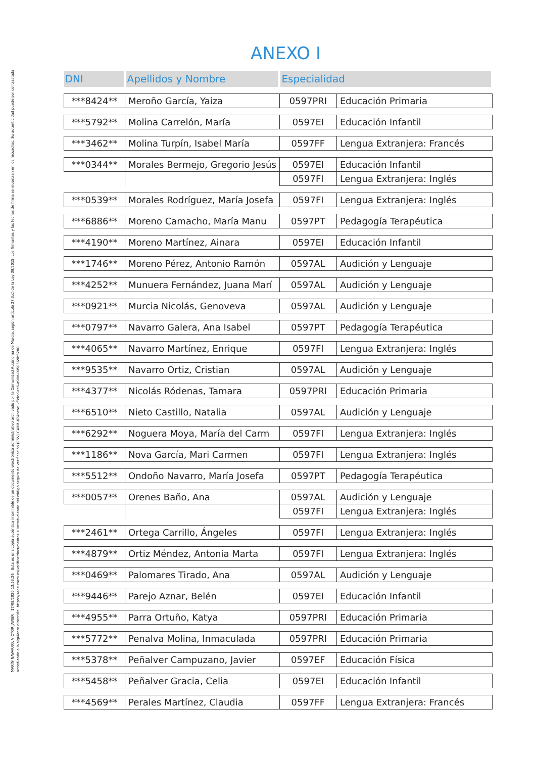MARÍN NAVARRO, VÍCTOR JAVIER 17/09/2020 13:53:26 Esta es una copia auténtica imprimible de un documento electrónico administrativo archivado por la Comunidad Autónoma de Murcia, según artículo 27.3.c) de la Ley 39/2015. Los firmantes y las fechas de firma se muestran en los recuadros. Su autenticidad puede ser contrastada accediendo a la siguiente dirección: https://sede.carm.es/verificardocumentos e introduciendo del código seguro de verificación (CSV) CARM-824bcac1-f8dc-9ec6-a98d-0050569b6280
ANEXO I
| DNI | Apellidos y Nombre | Especialidad | |
| --- | --- | --- | --- |
| ***8424** | Meroño García, Yaiza | 0597PRI | Educación Primaria |
| ***5792** | Molina Carrelón, María | 0597EI | Educación Infantil |
| ***3462** | Molina Turpín, Isabel María | 0597FF | Lengua Extranjera: Francés |
| ***0344** | Morales Bermejo, Gregorio Jesús | 0597EI | Educación Infantil |
| | | 0597FI | Lengua Extranjera: Inglés |
| ***0539** | Morales Rodríguez, María Josefa | 0597FI | Lengua Extranjera: Inglés |
| ***6886** | Moreno Camacho, María Manu | 0597PT | Pedagogía Terapéutica |
| ***4190** | Moreno Martínez, Ainara | 0597EI | Educación Infantil |
| ***1746** | Moreno Pérez, Antonio Ramón | 0597AL | Audición y Lenguaje |
| ***4252** | Munuera Fernández, Juana Marí | 0597AL | Audición y Lenguaje |
| ***0921** | Murcia Nicolás, Genoveva | 0597AL | Audición y Lenguaje |
| ***0797** | Navarro Galera, Ana Isabel | 0597PT | Pedagogía Terapéutica |
| ***4065** | Navarro Martínez, Enrique | 0597FI | Lengua Extranjera: Inglés |
| ***9535** | Navarro Ortiz, Cristian | 0597AL | Audición y Lenguaje |
| ***4377** | Nicolás Ródenas, Tamara | 0597PRI | Educación Primaria |
| ***6510** | Nieto Castillo, Natalia | 0597AL | Audición y Lenguaje |
| ***6292** | Noguera Moya, María del Carm | 0597FI | Lengua Extranjera: Inglés |
| ***1186** | Nova García, Mari Carmen | 0597FI | Lengua Extranjera: Inglés |
| ***5512** | Ondoño Navarro, María Josefa | 0597PT | Pedagogía Terapéutica |
| ***0057** | Orenes Baño, Ana | 0597AL | Audición y Lenguaje |
| | | 0597FI | Lengua Extranjera: Inglés |
| ***2461** | Ortega Carrillo, Ángeles | 0597FI | Lengua Extranjera: Inglés |
| ***4879** | Ortiz Méndez, Antonia Marta | 0597FI | Lengua Extranjera: Inglés |
| ***0469** | Palomares Tirado, Ana | 0597AL | Audición y Lenguaje |
| ***9446** | Parejo Aznar, Belén | 0597EI | Educación Infantil |
| ***4955** | Parra Ortuño, Katya | 0597PRI | Educación Primaria |
| ***5772** | Penalva Molina, Inmaculada | 0597PRI | Educación Primaria |
| ***5378** | Peñalver Campuzano, Javier | 0597EF | Educación Física |
| ***5458** | Peñalver Gracia, Celia | 0597EI | Educación Infantil |
| ***4569** | Perales Martínez, Claudia | 0597FF | Lengua Extranjera: Francés |